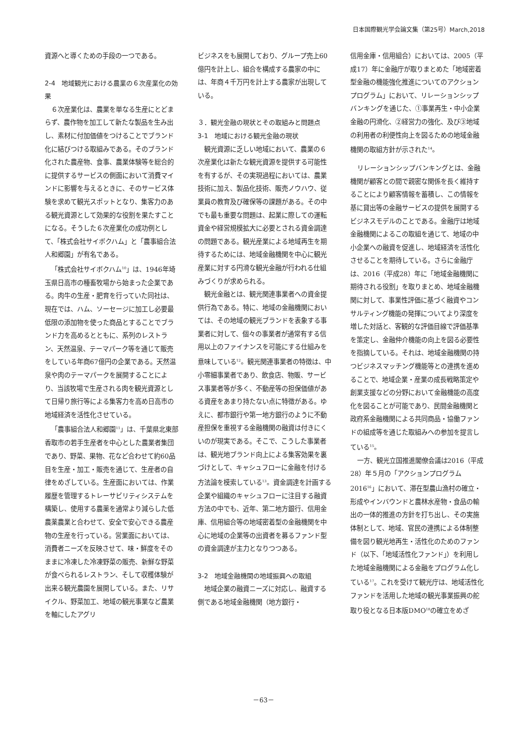日本国際観光学会論文集（第25号）March,2018
資源へと導くための手段の一つである。
2-4　地域観光における農業の６次産業化の効果
６次産業化は、農業を単なる生産にとどまらず、農作物を加工して新たな製品を生み出し、素材に付加価値をつけることでブランド化に結びつける取組みである。そのブランド化された農産物、食事、農業体験等を総合的に提供するサービスの側面において消費マインドに影響を与えるときに、そのサービス体験を求めて観光スポットとなり、集客力のある観光資源として効果的な役割を果たすことになる。そうした６次産業化の成功例として、「株式会社サイボクハム」と「農事組合法人和郷園」が有名である。
「株式会社サイボクハム<sup>10</sup>」は、1946年埼玉県日高市の種畜牧場から始まった企業である。肉牛の生産・肥育を行っていた同社は、現在では、ハム、ソーセージに加工し必要最低限の添加物を使った商品とすることでブランド力を高めるとともに、系列のレストラン、天然温泉、テーマパーク等を通じて販売をしている年商67億円の企業である。天然温泉や肉のテーマパークを展開することにより、当該牧場で生産される肉を観光資源として日帰り旅行等による集客力を高め日高市の地域経済を活性化させている。
「農事組合法人和郷園<sup>11</sup>」は、千葉県北東部香取市の若手生産者を中心とした農業者集団であり、野菜、果物、花など合わせて約60品目を生産・加工・販売を通じて、生産者の自律をめざしている。生産面においては、作業履歴を管理するトレーサビリティシステムを構築し、使用する農薬を通常より減らした低農薬農業と合わせて、安全で安心できる農産物の生産を行っている。営業面においては、消費者ニーズを反映させて、味・鮮度をそのままに冷凍した冷凍野菜の販売、新鮮な野菜が食べられるレストラン、そして収穫体験が出来る観光農園を展開している。また、リサイクル、野菜加工、地域の観光事業など農業を軸にしたアグリ
ビジネスをも展開しており、グループ売上60億円を計上し、組合を構成する農家の中には、年商４千万円を計上する農家が出現している。
３．観光金融の現状とその取組みと問題点
3-1　地域における観光金融の現状
観光資源に乏しい地域において、農業の６次産業化は新たな観光資源を提供する可能性を有するが、その実現過程においては、農業技術に加え、製品化技術、販売ノウハウ、従業員の教育及び確保等の課題がある。その中でも最も重要な問題は、起業に際しての運転資金や経営規模拡大に必要とされる資金調達の問題である。観光産業による地域再生を期待するためには、地域金融機関を中心に観光産業に対する円滑な観光金融が行われる仕組みづくりが求められる。
観光金融とは、観光関連事業者への資金提供行為である。特に、地域の金融機関においては、その地域の観光ブランドを表象する事業者に対して、個々の事業者が通常有する信用以上のファイナンスを可能にする仕組みを意味している<sup>12</sup>。観光関連事業者の特徴は、中小零細事業者であり、飲食店、物販、サービス事業者等が多く、不動産等の担保価値がある資産をあまり持たない点に特徴がある。ゆえに、都市銀行や第一地方銀行のように不動産担保を重視する金融機関の融資は付きにくいのが現実である。そこで、こうした事業者は、観光地ブランド向上による集客効果を裏づけとして、キャシュフローに金融を付ける方法論を模索している<sup>13</sup>。資金調達を計画する企業や組織のキャシュフローに注目する融資方法の中でも、近年、第二地方銀行、信用金庫、信用組合等の地域密着型の金融機関を中心に地域の企業等の出資者を募るファンド型の資金調達が主力となりつつある。
3-2　地域金融機関の地域振興への取組
地域企業の融資ニーズに対応し、融資する側である地域金融機関（地方銀行・
信用金庫・信用組合）においては、2005（平成17）年に金融庁が取りまとめた「地域密着型金融の機能強化推進についてのアクションプログラム」において、リレーションシップバンキングを通じた、①事業再生・中小企業金融の円滑化、②経営力の強化、及び③地域の利用者の利便性向上を図るための地域金融機関の取組方針が示された<sup>14</sup>。
リレーションシップバンキングとは、金融機関が顧客との間で親密な関係を長く維持することにより顧客情報を蓄積し、この情報を基に貸出等の金融サービスの提供を展開するビジネスモデルのことである。金融庁は地域金融機関によるこの取組を通じて、地域の中小企業への融資を促進し、地域経済を活性化させることを期待している。さらに金融庁は、2016（平成28）年に「地域金融機関に期待される役割」を取りまとめ、地域金融機関に対して、事業性評価に基づく融資やコンサルティング機能の発揮についてより深度を増した対話と、客観的な評価目線で評価基準を策定し、金融仲介機能の向上を図る必要性を指摘している。それは、地域金融機関の持つビジネスマッチング機能等との連携を進めることで、地域企業・産業の成長戦略策定や創業支援などの分野において金融機能の高度化を図ることが可能であり、民間金融機関と政府系金融機関による共同商品・協働ファンドの組成等を通じた取組みへの参加を提言している<sup>15</sup>。
一方、観光立国推進閣僚会議は2016（平成28）年５月の「アクションプログラム2016<sup>16</sup>」において、滞在型農山漁村の確立・形成やインバウンドと農林水産物・食品の輸出の一体的推進の方針を打ち出し、その実施体制として、地域、官民の連携による体制整備を図り観光地再生・活性化のためのファンド（以下、「地域活性化ファンド」）を利用した地域金融機関による金融をプログラム化している<sup>17</sup>。これを受けて観光庁は、地域活性化ファンドを活用した地域の観光事業振興の舵取り役となる日本版DMO<sup>18</sup>の確立をめざ
－63－